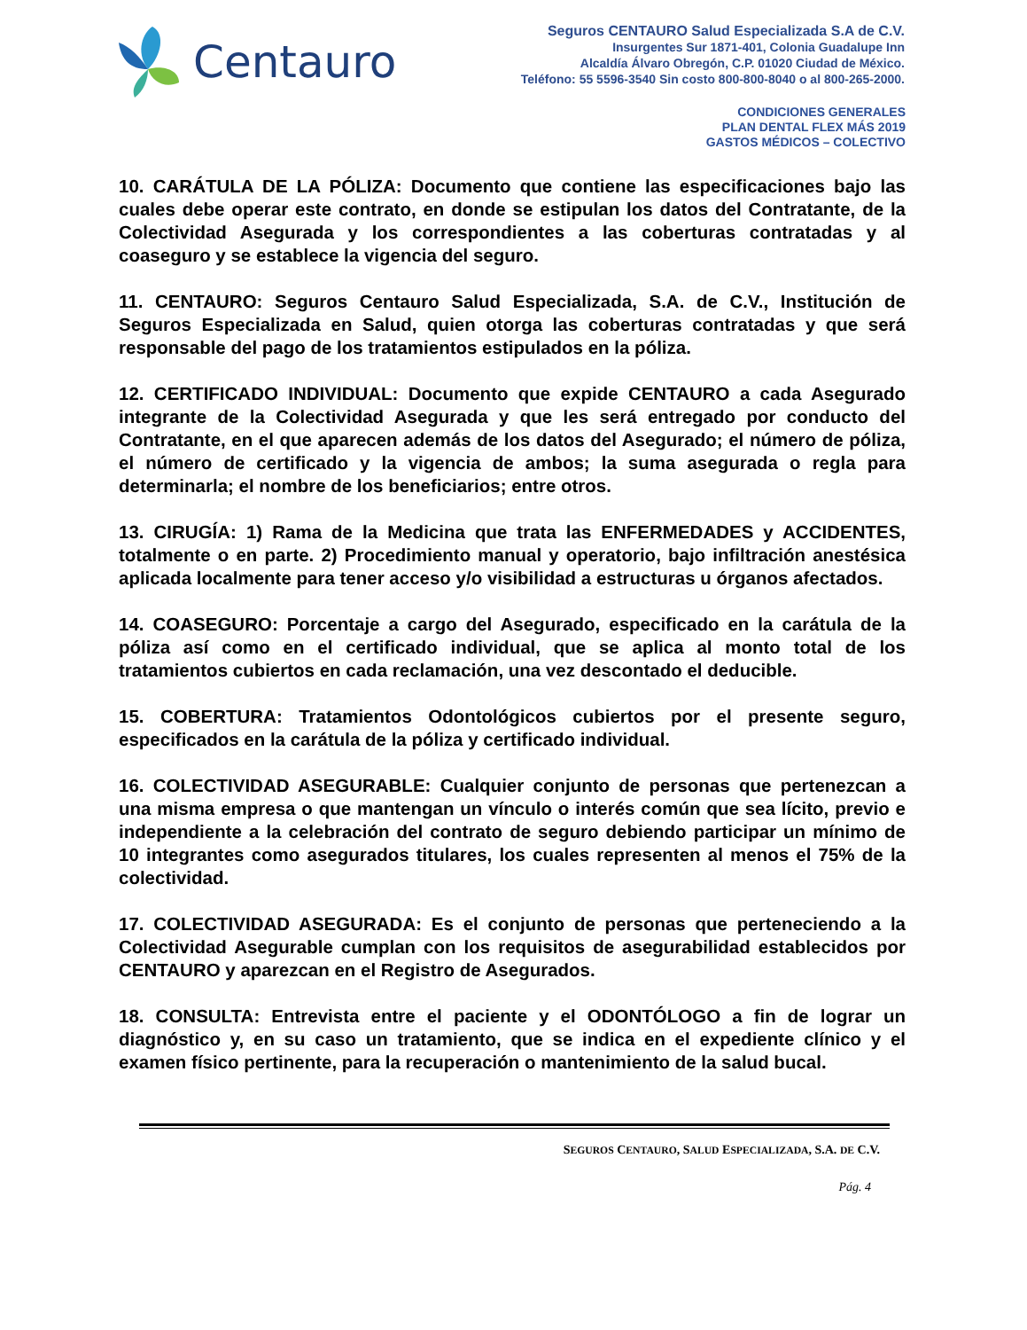Centauro
Seguros CENTAURO Salud Especializada S.A de C.V.
Insurgentes Sur 1871-401, Colonia Guadalupe Inn
Alcaldía Álvaro Obregón, C.P. 01020 Ciudad de México.
Teléfono: 55 5596-3540 Sin costo 800-800-8040 o al 800-265-2000.
CONDICIONES GENERALES
PLAN DENTAL FLEX MÁS 2019
GASTOS MÉDICOS – COLECTIVO
10. CARÁTULA DE LA PÓLIZA: Documento que contiene las especificaciones bajo las cuales debe operar este contrato, en donde se estipulan los datos del Contratante, de la Colectividad Asegurada y los correspondientes a las coberturas contratadas y al coaseguro y se establece la vigencia del seguro.
11. CENTAURO: Seguros Centauro Salud Especializada, S.A. de C.V., Institución de Seguros Especializada en Salud, quien otorga las coberturas contratadas y que será responsable del pago de los tratamientos estipulados en la póliza.
12. CERTIFICADO INDIVIDUAL: Documento que expide CENTAURO a cada Asegurado integrante de la Colectividad Asegurada y que les será entregado por conducto del Contratante, en el que aparecen además de los datos del Asegurado; el número de póliza, el número de certificado y la vigencia de ambos; la suma asegurada o regla para determinarla; el nombre de los beneficiarios; entre otros.
13. CIRUGÍA: 1) Rama de la Medicina que trata las ENFERMEDADES y ACCIDENTES, totalmente o en parte. 2) Procedimiento manual y operatorio, bajo infiltración anestésica aplicada localmente para tener acceso y/o visibilidad a estructuras u órganos afectados.
14. COASEGURO: Porcentaje a cargo del Asegurado, especificado en la carátula de la póliza así como en el certificado individual, que se aplica al monto total de los tratamientos cubiertos en cada reclamación, una vez descontado el deducible.
15. COBERTURA: Tratamientos Odontológicos cubiertos por el presente seguro, especificados en la carátula de la póliza y certificado individual.
16. COLECTIVIDAD ASEGURABLE: Cualquier conjunto de personas que pertenezcan a una misma empresa o que mantengan un vínculo o interés común que sea lícito, previo e independiente a la celebración del contrato de seguro debiendo participar un mínimo de 10 integrantes como asegurados titulares, los cuales representen al menos el 75% de la colectividad.
17. COLECTIVIDAD ASEGURADA: Es el conjunto de personas que perteneciendo a la Colectividad Asegurable cumplan con los requisitos de asegurabilidad establecidos por CENTAURO y aparezcan en el Registro de Asegurados.
18. CONSULTA: Entrevista entre el paciente y el ODONTÓLOGO a fin de lograr un diagnóstico y, en su caso un tratamiento, que se indica en el expediente clínico y el examen físico pertinente, para la recuperación o mantenimiento de la salud bucal.
SEGUROS CENTAURO, SALUD ESPECIALIZADA, S.A. DE C.V.
Pág. 4